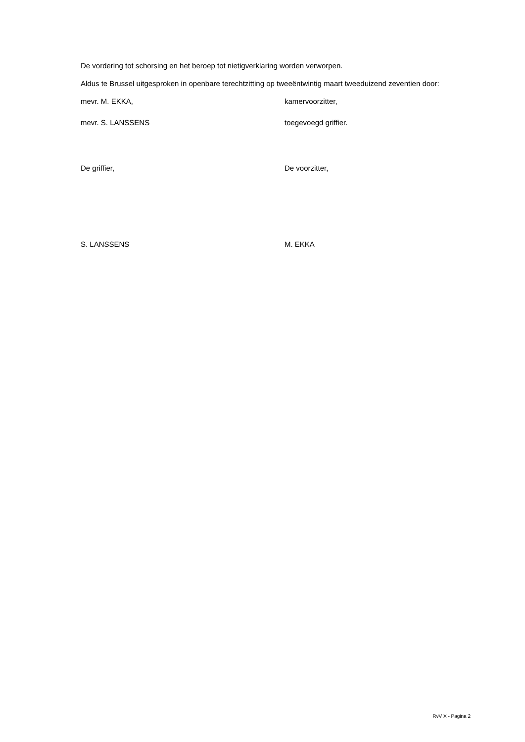De vordering tot schorsing en het beroep tot nietigverklaring worden verworpen.
Aldus te Brussel uitgesproken in openbare terechtzitting op tweeëntwintig maart tweeduizend zeventien door:
mevr. M. EKKA, kamervoorzitter,
mevr. S. LANSSENS toegevoegd griffier.
De griffier, De voorzitter,
S. LANSSENS M. EKKA
RvV X - Pagina 2